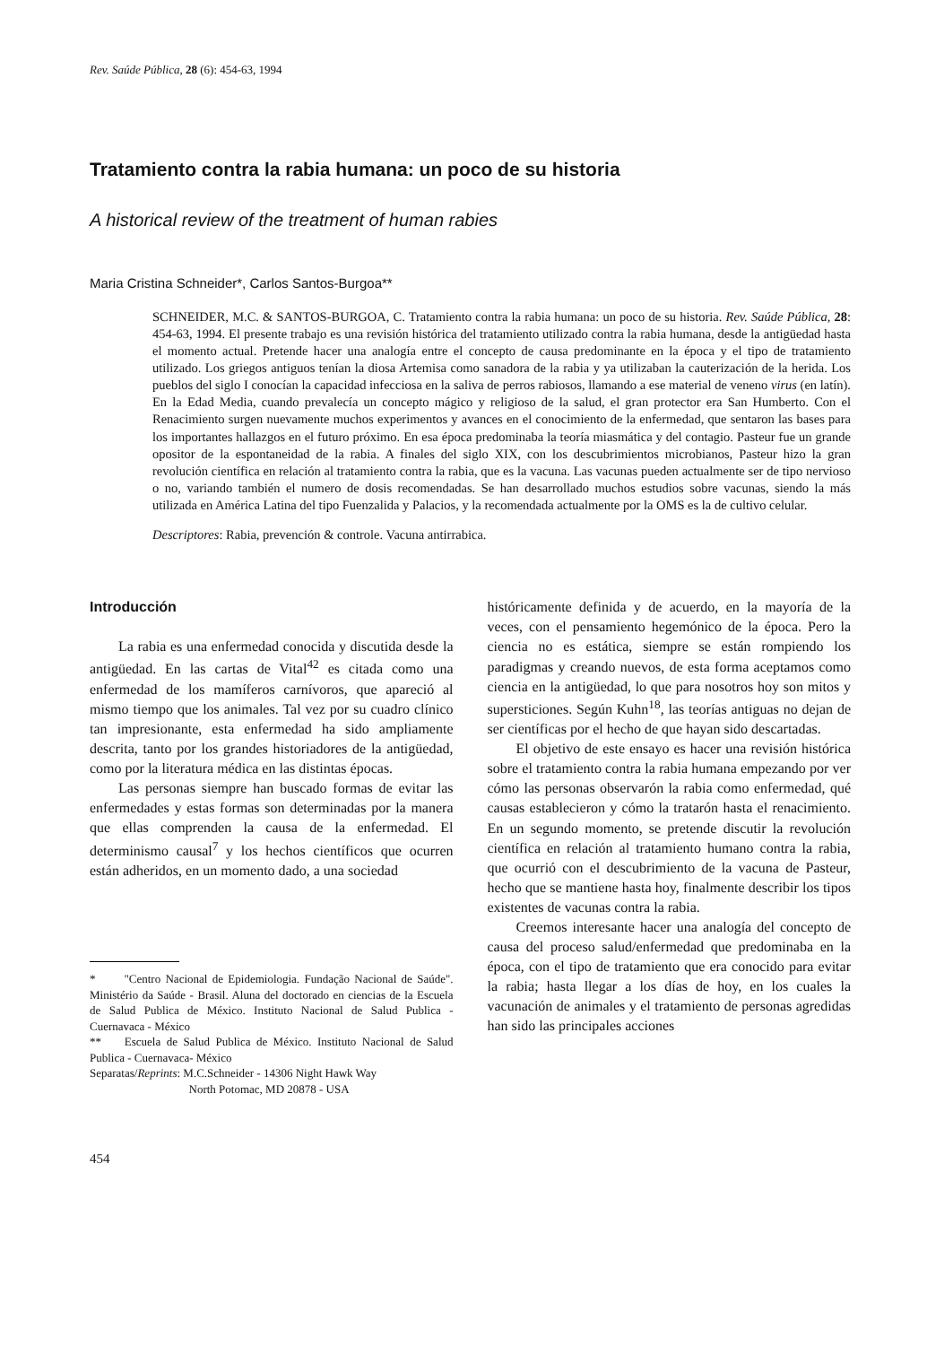Rev. Saúde Pública, 28 (6): 454-63, 1994
Tratamiento contra la rabia humana: un poco de su historia
A historical review of the treatment of human rabies
Maria Cristina Schneider*, Carlos Santos-Burgoa**
SCHNEIDER, M.C. & SANTOS-BURGOA, C. Tratamiento contra la rabia humana: un poco de su historia. Rev. Saúde Pública, 28: 454-63, 1994. El presente trabajo es una revisión histórica del tratamiento utilizado contra la rabia humana, desde la antigüedad hasta el momento actual. Pretende hacer una analogía entre el concepto de causa predominante en la época y el tipo de tratamiento utilizado. Los griegos antiguos tenían la diosa Artemisa como sanadora de la rabia y ya utilizaban la cauterización de la herida. Los pueblos del siglo I conocían la capacidad infecciosa en la saliva de perros rabiosos, llamando a ese material de veneno virus (en latín). En la Edad Media, cuando prevalecía un concepto mágico y religioso de la salud, el gran protector era San Humberto. Con el Renacimiento surgen nuevamente muchos experimentos y avances en el conocimiento de la enfermedad, que sentaron las bases para los importantes hallazgos en el futuro próximo. En esa época predominaba la teoría miasmática y del contagio. Pasteur fue un grande opositor de la espontaneidad de la rabia. A finales del siglo XIX, con los descubrimientos microbianos, Pasteur hizo la gran revolución científica en relación al tratamiento contra la rabia, que es la vacuna. Las vacunas pueden actualmente ser de tipo nervioso o no, variando también el numero de dosis recomendadas. Se han desarrollado muchos estudios sobre vacunas, siendo la más utilizada en América Latina del tipo Fuenzalida y Palacios, y la recomendada actualmente por la OMS es la de cultivo celular.
Descriptores: Rabia, prevención & controle. Vacuna antirrabica.
Introducción
La rabia es una enfermedad conocida y discutida desde la antigüedad. En las cartas de Vital<sup>42</sup> es citada como una enfermedad de los mamíferos carnívoros, que apareció al mismo tiempo que los animales. Tal vez por su cuadro clínico tan impresionante, esta enfermedad ha sido ampliamente descrita, tanto por los grandes historiadores de la antigüedad, como por la literatura médica en las distintas épocas.
Las personas siempre han buscado formas de evitar las enfermedades y estas formas son determinadas por la manera que ellas comprenden la causa de la enfermedad. El determinismo causal<sup>7</sup> y los hechos científicos que ocurren están adheridos, en un momento dado, a una sociedad
* "Centro Nacional de Epidemiologia. Fundação Nacional de Saúde". Ministério da Saúde - Brasil. Aluna del doctorado en ciencias de la Escuela de Salud Publica de México. Instituto Nacional de Salud Publica - Cuernavaca - México
** Escuela de Salud Publica de México. Instituto Nacional de Salud Publica - Cuernavaca- México
Separatas/Reprints: M.C.Schneider - 14306 Night Hawk Way
North Potomac, MD 20878 - USA
históricamente definida y de acuerdo, en la mayoría de la veces, con el pensamiento hegemónico de la época. Pero la ciencia no es estática, siempre se están rompiendo los paradigmas y creando nuevos, de esta forma aceptamos como ciencia en la antigüedad, lo que para nosotros hoy son mitos y supersticiones. Según Kuhn<sup>18</sup>, las teorías antiguas no dejan de ser científicas por el hecho de que hayan sido descartadas.
El objetivo de este ensayo es hacer una revisión histórica sobre el tratamiento contra la rabia humana empezando por ver cómo las personas observarón la rabia como enfermedad, qué causas establecieron y cómo la tratarón hasta el renacimiento. En un segundo momento, se pretende discutir la revolución científica en relación al tratamiento humano contra la rabia, que ocurrió con el descubrimiento de la vacuna de Pasteur, hecho que se mantiene hasta hoy, finalmente describir los tipos existentes de vacunas contra la rabia.
Creemos interesante hacer una analogía del concepto de causa del proceso salud/enfermedad que predominaba en la época, con el tipo de tratamiento que era conocido para evitar la rabia; hasta llegar a los días de hoy, en los cuales la vacunación de animales y el tratamiento de personas agredidas han sido las principales acciones
454